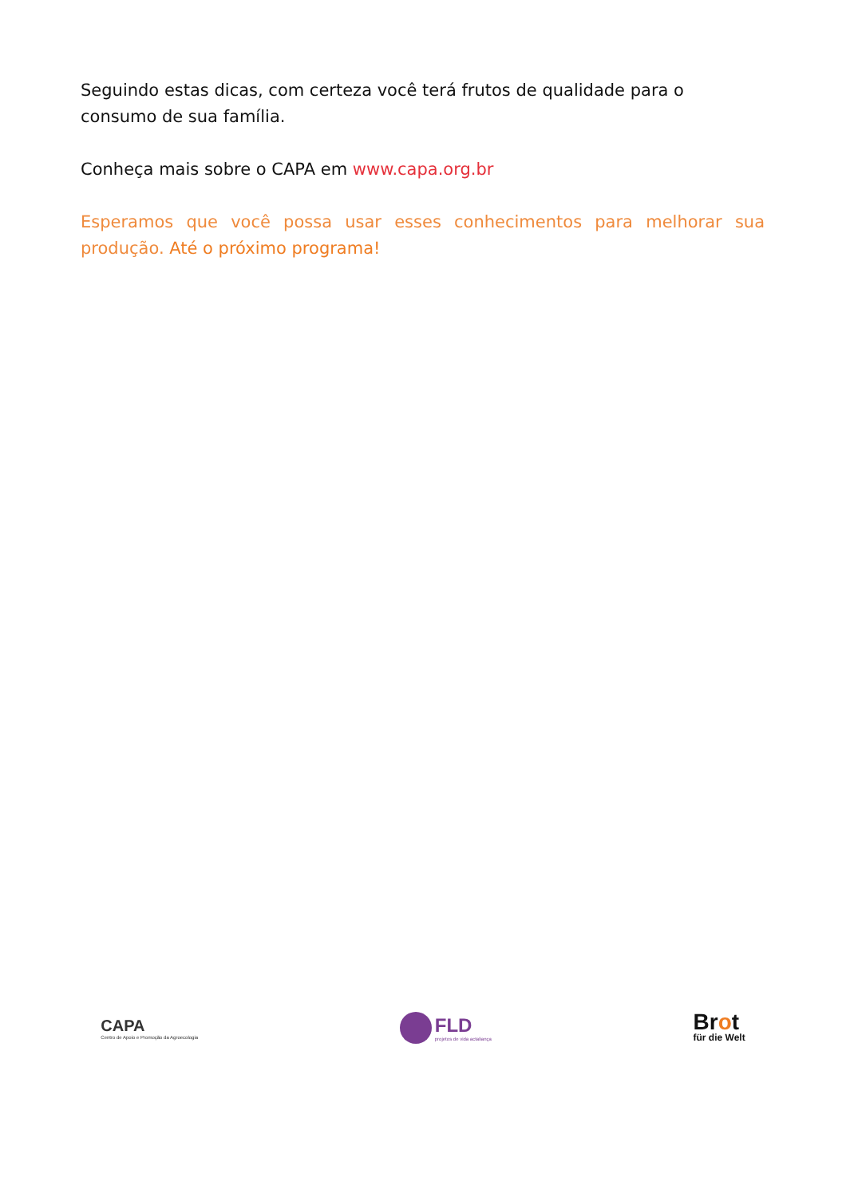Seguindo estas dicas, com certeza você terá frutos de qualidade para o consumo de sua família.
Conheça mais sobre o CAPA em www.capa.org.br
Esperamos que você possa usar esses conhecimentos para melhorar sua produção. Até o próximo programa!
CAPA
Centro de Apoio e Promoção da Agroecologia
FLD
projetos de vida actaliança
Brot
für die Welt